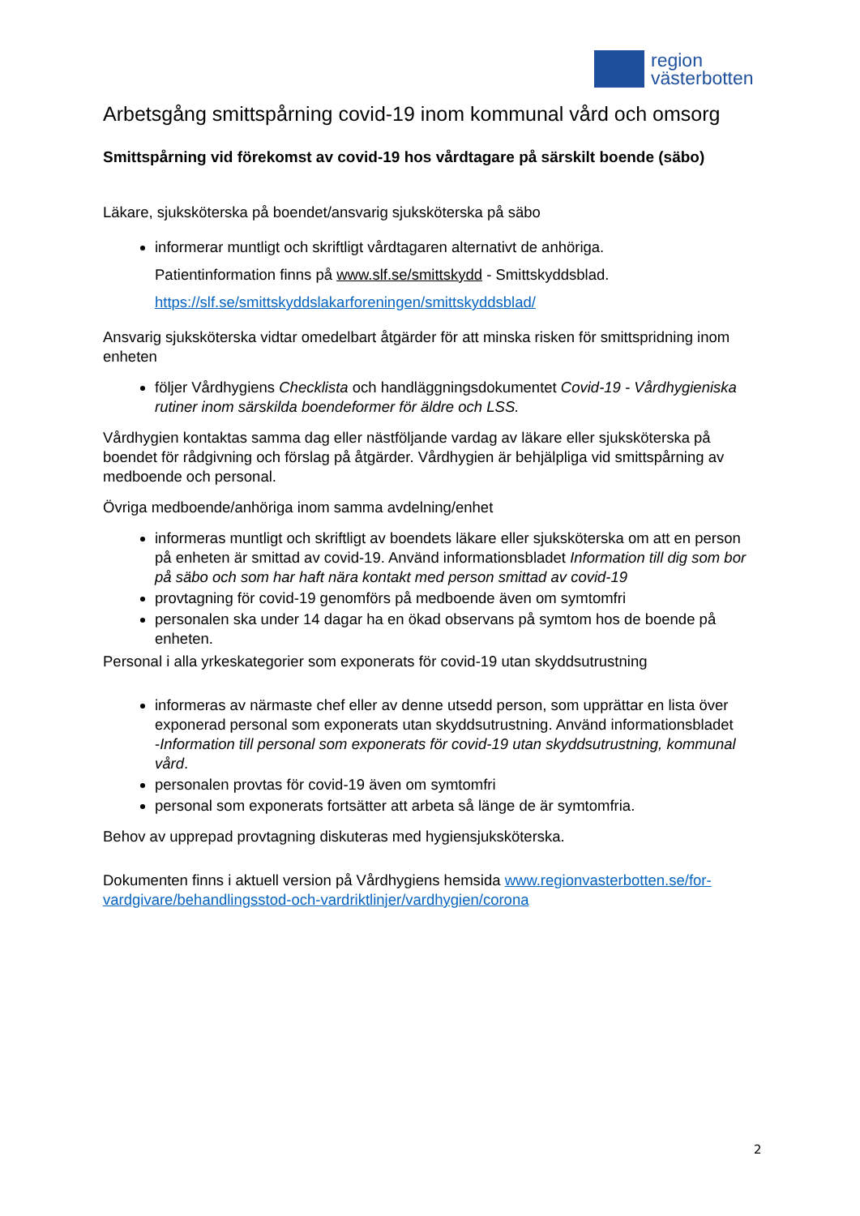region
västerbotten
Arbetsgång smittspårning covid-19 inom kommunal vård och omsorg
Smittspårning vid förekomst av covid-19 hos vårdtagare på särskilt boende (säbo)
Läkare, sjuksköterska på boendet/ansvarig sjuksköterska på säbo
informerar muntligt och skriftligt vårdtagaren alternativt de anhöriga.
Patientinformation finns på www.slf.se/smittskydd - Smittskyddsblad.
https://slf.se/smittskyddslakarforeningen/smittskyddsblad/
Ansvarig sjuksköterska vidtar omedelbart åtgärder för att minska risken för smittspridning inom enheten
följer Vårdhygiens Checklista och handläggningsdokumentet Covid-19 - Vårdhygieniska rutiner inom särskilda boendeformer för äldre och LSS.
Vårdhygien kontaktas samma dag eller nästföljande vardag av läkare eller sjuksköterska på boendet för rådgivning och förslag på åtgärder. Vårdhygien är behjälpliga vid smittspårning av medboende och personal.
Övriga medboende/anhöriga inom samma avdelning/enhet
informeras muntligt och skriftligt av boendets läkare eller sjuksköterska om att en person på enheten är smittad av covid-19. Använd informationsbladet Information till dig som bor på säbo och som har haft nära kontakt med person smittad av covid-19
provtagning för covid-19 genomförs på medboende även om symtomfri
personalen ska under 14 dagar ha en ökad observans på symtom hos de boende på enheten.
Personal i alla yrkeskategorier som exponerats för covid-19 utan skyddsutrustning
informeras av närmaste chef eller av denne utsedd person, som upprättar en lista över exponerad personal som exponerats utan skyddsutrustning. Använd informationsbladet
-Information till personal som exponerats för covid-19 utan skyddsutrustning, kommunal vård.
personalen provtas för covid-19 även om symtomfri
personal som exponerats fortsätter att arbeta så länge de är symtomfria.
Behov av upprepad provtagning diskuteras med hygiensjuksköterska.
Dokumenten finns i aktuell version på Vårdhygiens hemsida www.regionvasterbotten.se/for-vardgivare/behandlingsstod-och-vardriktlinjer/vardhygien/corona
2